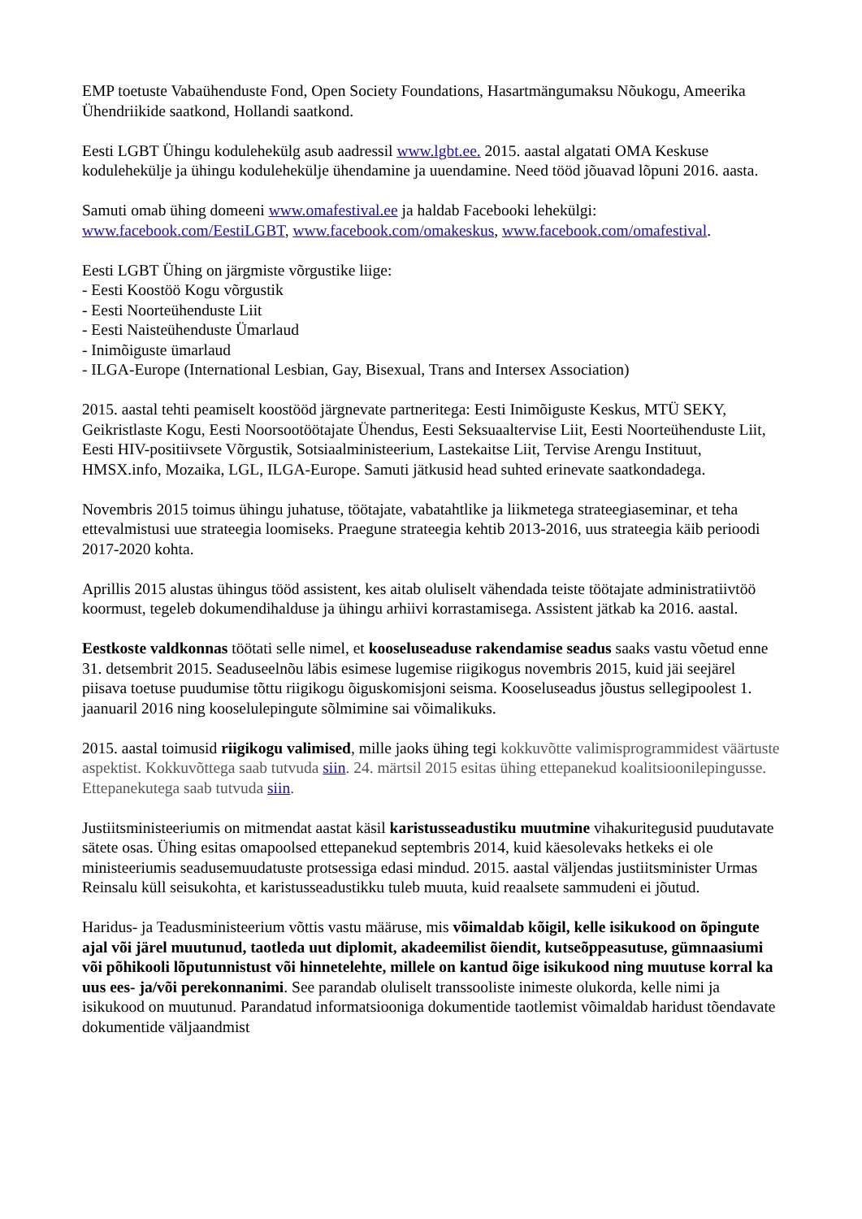EMP toetuste Vabaühenduste Fond, Open Society Foundations, Hasartmängumaksu Nõukogu, Ameerika Ühendriikide saatkond, Hollandi saatkond.
Eesti LGBT Ühingu kodulehekülg asub aadressil www.lgbt.ee. 2015. aastal algatati OMA Keskuse kodulehekülje ja ühingu kodulehekülje ühendamine ja uuendamine. Need tööd jõuavad lõpuni 2016. aasta.
Samuti omab ühing domeeni www.omafestival.ee ja haldab Facebooki lehekülgi:
www.facebook.com/EestiLGBT, www.facebook.com/omakeskus, www.facebook.com/omafestival.
Eesti LGBT Ühing on järgmiste võrgustike liige:
- Eesti Koostöö Kogu võrgustik
- Eesti Noorteühenduste Liit
- Eesti Naisteühenduste Ümarlaud
- Inimõiguste ümarlaud
- ILGA-Europe (International Lesbian, Gay, Bisexual, Trans and Intersex Association)
2015. aastal tehti peamiselt koostööd järgnevate partneritega: Eesti Inimõiguste Keskus, MTÜ SEKY, Geikristlaste Kogu, Eesti Noorsootöötajate Ühendus, Eesti Seksuaaltervise Liit, Eesti Noorteühenduste Liit, Eesti HIV-positiivsete Võrgustik, Sotsiaalministeerium, Lastekaitse Liit, Tervise Arengu Instituut, HMSX.info, Mozaika, LGL, ILGA-Europe. Samuti jätkusid head suhted erinevate saatkondadega.
Novembris 2015 toimus ühingu juhatuse, töötajate, vabatahtlike ja liikmetega strateegiaseminar, et teha ettevalmistusi uue strateegia loomiseks. Praegune strateegia kehtib 2013-2016, uus strateegia käib perioodi 2017-2020 kohta.
Aprillis 2015 alustas ühingus tööd assistent, kes aitab oluliselt vähendada teiste töötajate administratiivtöö koormust, tegeleb dokumendihalduse ja ühingu arhiivi korrastamisega. Assistent jätkab ka 2016. aastal.
Eestkoste valdkonnas töötati selle nimel, et kooseluseaduse rakendamise seadus saaks vastu võetud enne 31. detsembrit 2015. Seaduseelnõu läbis esimese lugemise riigikogus novembris 2015, kuid jäi seejärel piisava toetuse puudumise tõttu riigikogu õiguskomisjoni seisma. Kooseluseadus jõustus sellegipoolest 1. jaanuaril 2016 ning kooselulepingute sõlmimine sai võimalikuks.
2015. aastal toimusid riigikogu valimised, mille jaoks ühing tegi kokkuvõtte valimisprogrammidest väärtuste aspektist. Kokkuvõttega saab tutvuda siin. 24. märtsil 2015 esitas ühing ettepanekud koalitsioonilepingusse. Ettepanekutega saab tutvuda siin.
Justiitsministeeriumis on mitmendat aastat käsil karistusseadustiku muutmine vihakuritegusid puudutavate sätete osas. Ühing esitas omapoolsed ettepanekud septembris 2014, kuid käesolevaks hetkeks ei ole ministeeriumis seadusemuudatuste protsessiga edasi mindud. 2015. aastal väljendas justiitsminister Urmas Reinsalu küll seisukohta, et karistusseadustikku tuleb muuta, kuid reaalsete sammudeni ei jõutud.
Haridus- ja Teadusministeerium võttis vastu määruse, mis võimaldab kõigil, kelle isikukood on õpingute ajal või järel muutunud, taotleda uut diplomit, akadeemilist õiendit, kutseõppeasutuse, gümnaasiumi või põhikooli lõputunnistust või hinnetelehte, millele on kantud õige isikukood ning muutuse korral ka uus ees- ja/või perekonnanimi. See parandab oluliselt transsooliste inimeste olukorda, kelle nimi ja isikukood on muutunud. Parandatud informatsiooniga dokumentide taotlemist võimaldab haridust tõendavate dokumentide väljaandmist